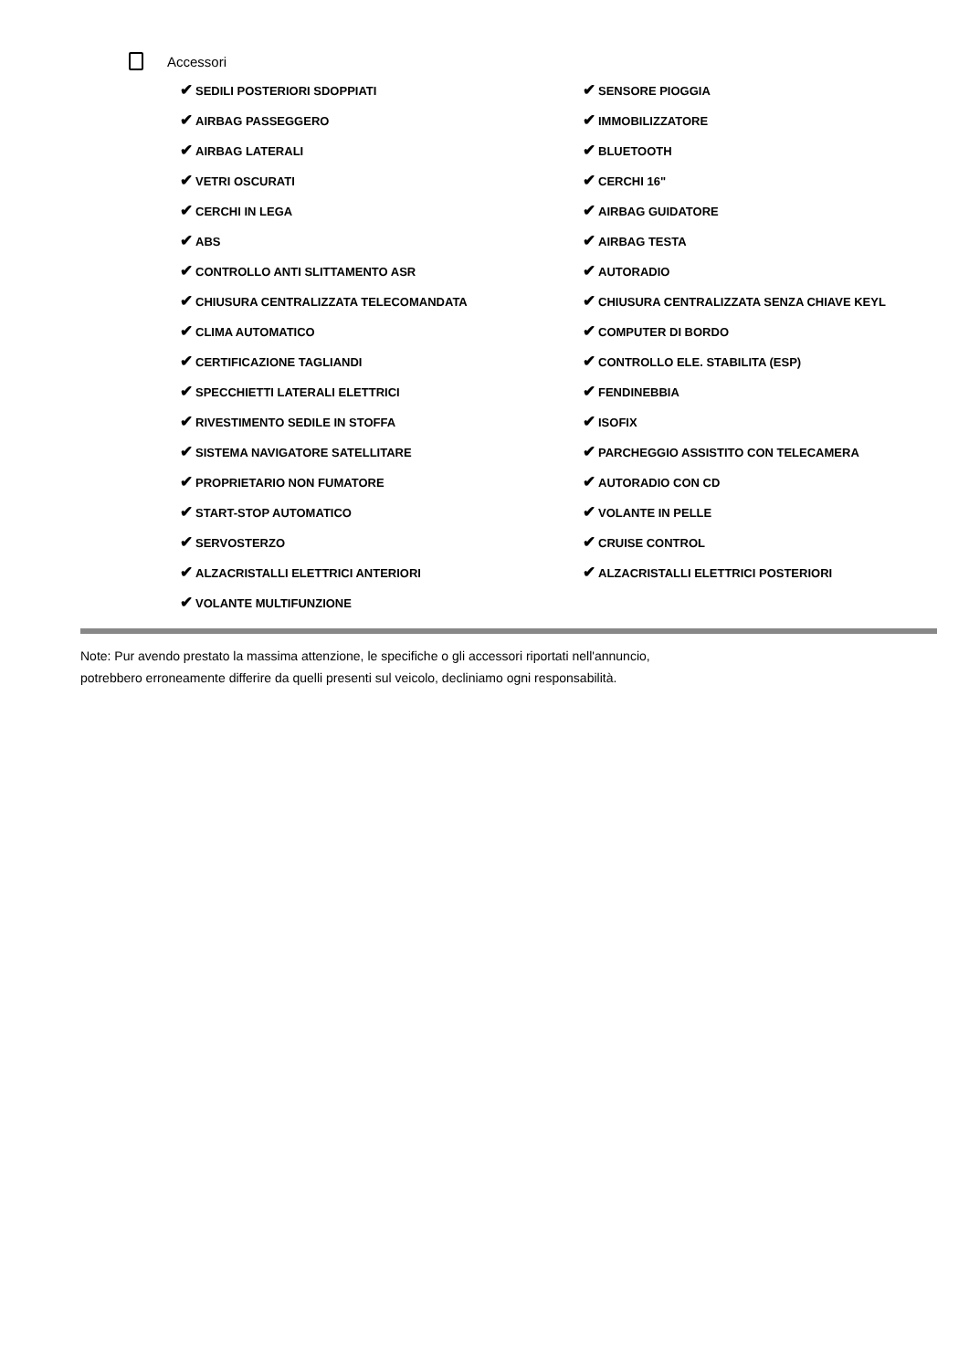Accessori
✔ SEDILI POSTERIORI SDOPPIATI
✔ SENSORE PIOGGIA
✔ AIRBAG PASSEGGERO
✔ IMMOBILIZZATORE
✔ AIRBAG LATERALI
✔ BLUETOOTH
✔ VETRI OSCURATI
✔ CERCHI 16"
✔ CERCHI IN LEGA
✔ AIRBAG GUIDATORE
✔ ABS
✔ AIRBAG TESTA
✔ CONTROLLO ANTI SLITTAMENTO ASR
✔ AUTORADIO
✔ CHIUSURA CENTRALIZZATA TELECOMANDATA
✔ CHIUSURA CENTRALIZZATA SENZA CHIAVE KEYL
✔ CLIMA AUTOMATICO
✔ COMPUTER DI BORDO
✔ CERTIFICAZIONE TAGLIANDI
✔ CONTROLLO ELE. STABILITA (ESP)
✔ SPECCHIETTI LATERALI ELETTRICI
✔ FENDINEBBIA
✔ RIVESTIMENTO SEDILE IN STOFFA
✔ ISOFIX
✔ SISTEMA NAVIGATORE SATELLITARE
✔ PARCHEGGIO ASSISTITO CON TELECAMERA
✔ PROPRIETARIO NON FUMATORE
✔ AUTORADIO CON CD
✔ START-STOP AUTOMATICO
✔ VOLANTE IN PELLE
✔ SERVOSTERZO
✔ CRUISE CONTROL
✔ ALZACRISTALLI ELETTRICI ANTERIORI
✔ ALZACRISTALLI ELETTRICI POSTERIORI
✔ VOLANTE MULTIFUNZIONE
Note: Pur avendo prestato la massima attenzione, le specifiche o gli accessori riportati nell'annuncio,
potrebbero erroneamente differire da quelli presenti sul veicolo, decliniamo ogni responsabilità.